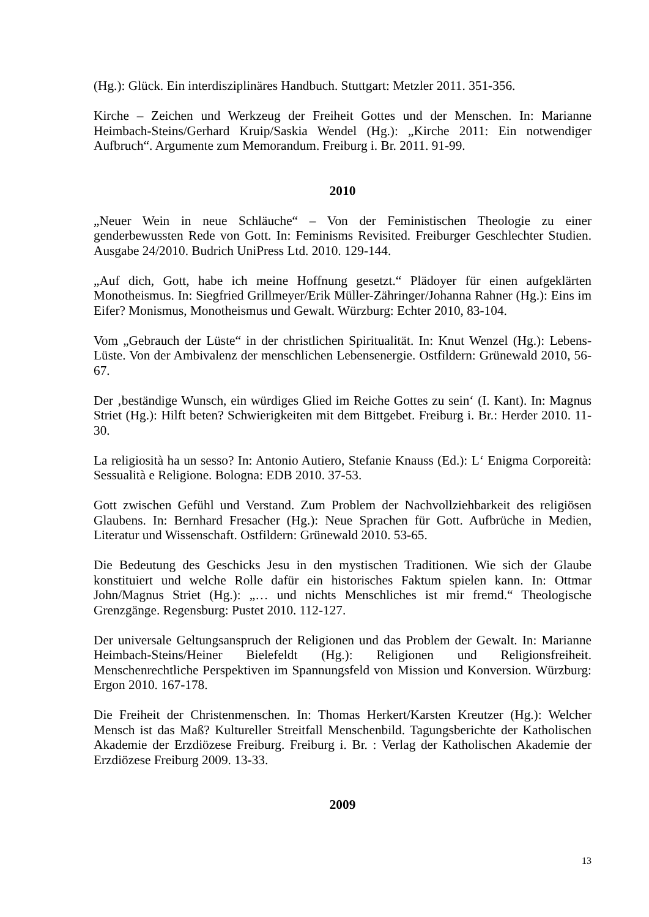(Hg.): Glück. Ein interdisziplinäres Handbuch. Stuttgart: Metzler 2011. 351-356.
Kirche – Zeichen und Werkzeug der Freiheit Gottes und der Menschen. In: Marianne Heimbach-Steins/Gerhard Kruip/Saskia Wendel (Hg.): „Kirche 2011: Ein notwendiger Aufbruch“. Argumente zum Memorandum. Freiburg i. Br. 2011. 91-99.
2010
„Neuer Wein in neue Schläuche“ – Von der Feministischen Theologie zu einer genderbewussten Rede von Gott. In: Feminisms Revisited. Freiburger Geschlechter Studien. Ausgabe 24/2010. Budrich UniPress Ltd. 2010. 129-144.
„Auf dich, Gott, habe ich meine Hoffnung gesetzt.“ Plädoyer für einen aufgeklärten Monotheismus. In: Siegfried Grillmeyer/Erik Müller-Zähringer/Johanna Rahner (Hg.): Eins im Eifer? Monismus, Monotheismus und Gewalt. Würzburg: Echter 2010, 83-104.
Vom „Gebrauch der Lüste“ in der christlichen Spiritualität. In: Knut Wenzel (Hg.): Lebens-Lüste. Von der Ambivalenz der menschlichen Lebensenergie. Ostfildern: Grünewald 2010, 56-67.
Der ‚beständige Wunsch, ein würdiges Glied im Reiche Gottes zu sein‘ (I. Kant). In: Magnus Striet (Hg.): Hilft beten? Schwierigkeiten mit dem Bittgebet. Freiburg i. Br.: Herder 2010. 11-30.
La religiosità ha un sesso? In: Antonio Autiero, Stefanie Knauss (Ed.): L‘ Enigma Corporeità: Sessualità e Religione. Bologna: EDB 2010. 37-53.
Gott zwischen Gefühl und Verstand. Zum Problem der Nachvollziehbarkeit des religiösen Glaubens. In: Bernhard Fresacher (Hg.): Neue Sprachen für Gott. Aufbrüche in Medien, Literatur und Wissenschaft. Ostfildern: Grünewald 2010. 53-65.
Die Bedeutung des Geschicks Jesu in den mystischen Traditionen. Wie sich der Glaube konstituiert und welche Rolle dafür ein historisches Faktum spielen kann. In: Ottmar John/Magnus Striet (Hg.): „… und nichts Menschliches ist mir fremd.“ Theologische Grenzgänge. Regensburg: Pustet 2010. 112-127.
Der universale Geltungsanspruch der Religionen und das Problem der Gewalt. In: Marianne Heimbach-Steins/Heiner Bielefeldt (Hg.): Religionen und Religionsfreiheit. Menschenrechtliche Perspektiven im Spannungsfeld von Mission und Konversion. Würzburg: Ergon 2010. 167-178.
Die Freiheit der Christenmenschen. In: Thomas Herkert/Karsten Kreutzer (Hg.): Welcher Mensch ist das Maß? Kultureller Streitfall Menschenbild. Tagungsberichte der Katholischen Akademie der Erzdiözese Freiburg. Freiburg i. Br. : Verlag der Katholischen Akademie der Erzdiözese Freiburg 2009. 13-33.
2009
13